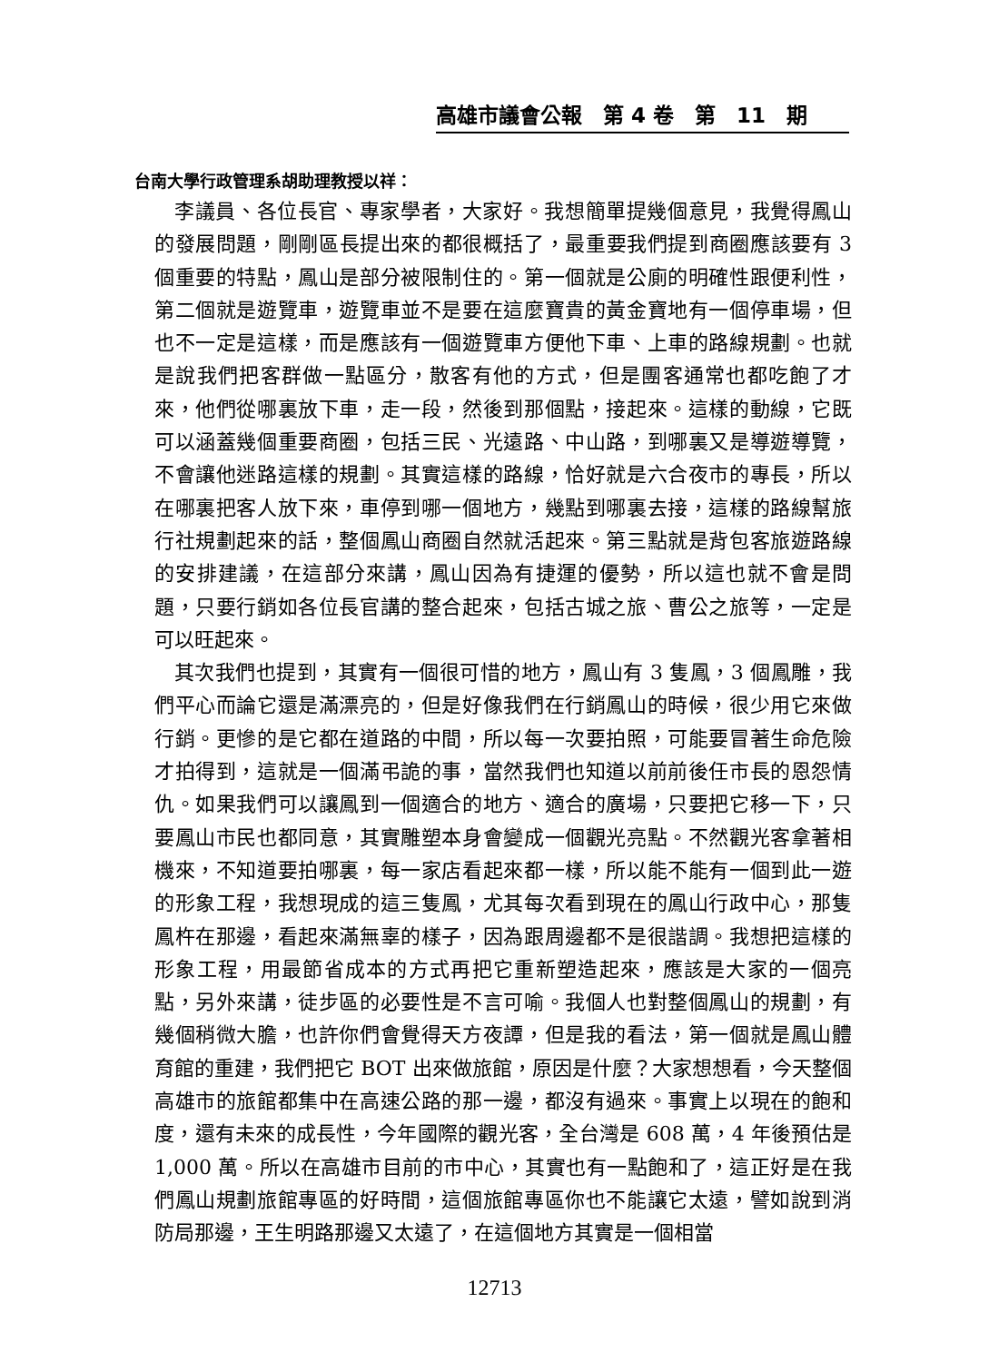高雄市議會公報　第 4 卷　第　11　期
台南大學行政管理系胡助理教授以祥：
李議員、各位長官、專家學者，大家好。我想簡單提幾個意見，我覺得鳳山的發展問題，剛剛區長提出來的都很概括了，最重要我們提到商圈應該要有 3 個重要的特點，鳳山是部分被限制住的。第一個就是公廁的明確性跟便利性，第二個就是遊覽車，遊覽車並不是要在這麼寶貴的黃金寶地有一個停車場，但也不一定是這樣，而是應該有一個遊覽車方便他下車、上車的路線規劃。也就是說我們把客群做一點區分，散客有他的方式，但是團客通常也都吃飽了才來，他們從哪裏放下車，走一段，然後到那個點，接起來。這樣的動線，它既可以涵蓋幾個重要商圈，包括三民、光遠路、中山路，到哪裏又是導遊導覽，不會讓他迷路這樣的規劃。其實這樣的路線，恰好就是六合夜市的專長，所以在哪裏把客人放下來，車停到哪一個地方，幾點到哪裏去接，這樣的路線幫旅行社規劃起來的話，整個鳳山商圈自然就活起來。第三點就是背包客旅遊路線的安排建議，在這部分來講，鳳山因為有捷運的優勢，所以這也就不會是問題，只要行銷如各位長官講的整合起來，包括古城之旅、曹公之旅等，一定是可以旺起來。
其次我們也提到，其實有一個很可惜的地方，鳳山有 3 隻鳳，3 個鳳雕，我們平心而論它還是滿漂亮的，但是好像我們在行銷鳳山的時候，很少用它來做行銷。更慘的是它都在道路的中間，所以每一次要拍照，可能要冒著生命危險才拍得到，這就是一個滿弔詭的事，當然我們也知道以前前後任市長的恩怨情仇。如果我們可以讓鳳到一個適合的地方、適合的廣場，只要把它移一下，只要鳳山市民也都同意，其實雕塑本身會變成一個觀光亮點。不然觀光客拿著相機來，不知道要拍哪裏，每一家店看起來都一樣，所以能不能有一個到此一遊的形象工程，我想現成的這三隻鳳，尤其每次看到現在的鳳山行政中心，那隻鳳杵在那邊，看起來滿無辜的樣子，因為跟周邊都不是很諧調。我想把這樣的形象工程，用最節省成本的方式再把它重新塑造起來，應該是大家的一個亮點，另外來講，徒步區的必要性是不言可喻。我個人也對整個鳳山的規劃，有幾個稍微大膽，也許你們會覺得天方夜譚，但是我的看法，第一個就是鳳山體育館的重建，我們把它 BOT 出來做旅館，原因是什麼？大家想想看，今天整個高雄市的旅館都集中在高速公路的那一邊，都沒有過來。事實上以現在的飽和度，還有未來的成長性，今年國際的觀光客，全台灣是 608 萬，4 年後預估是 1,000 萬。所以在高雄市目前的市中心，其實也有一點飽和了，這正好是在我們鳳山規劃旅館專區的好時間，這個旅館專區你也不能讓它太遠，譬如說到消防局那邊，王生明路那邊又太遠了，在這個地方其實是一個相當
12713